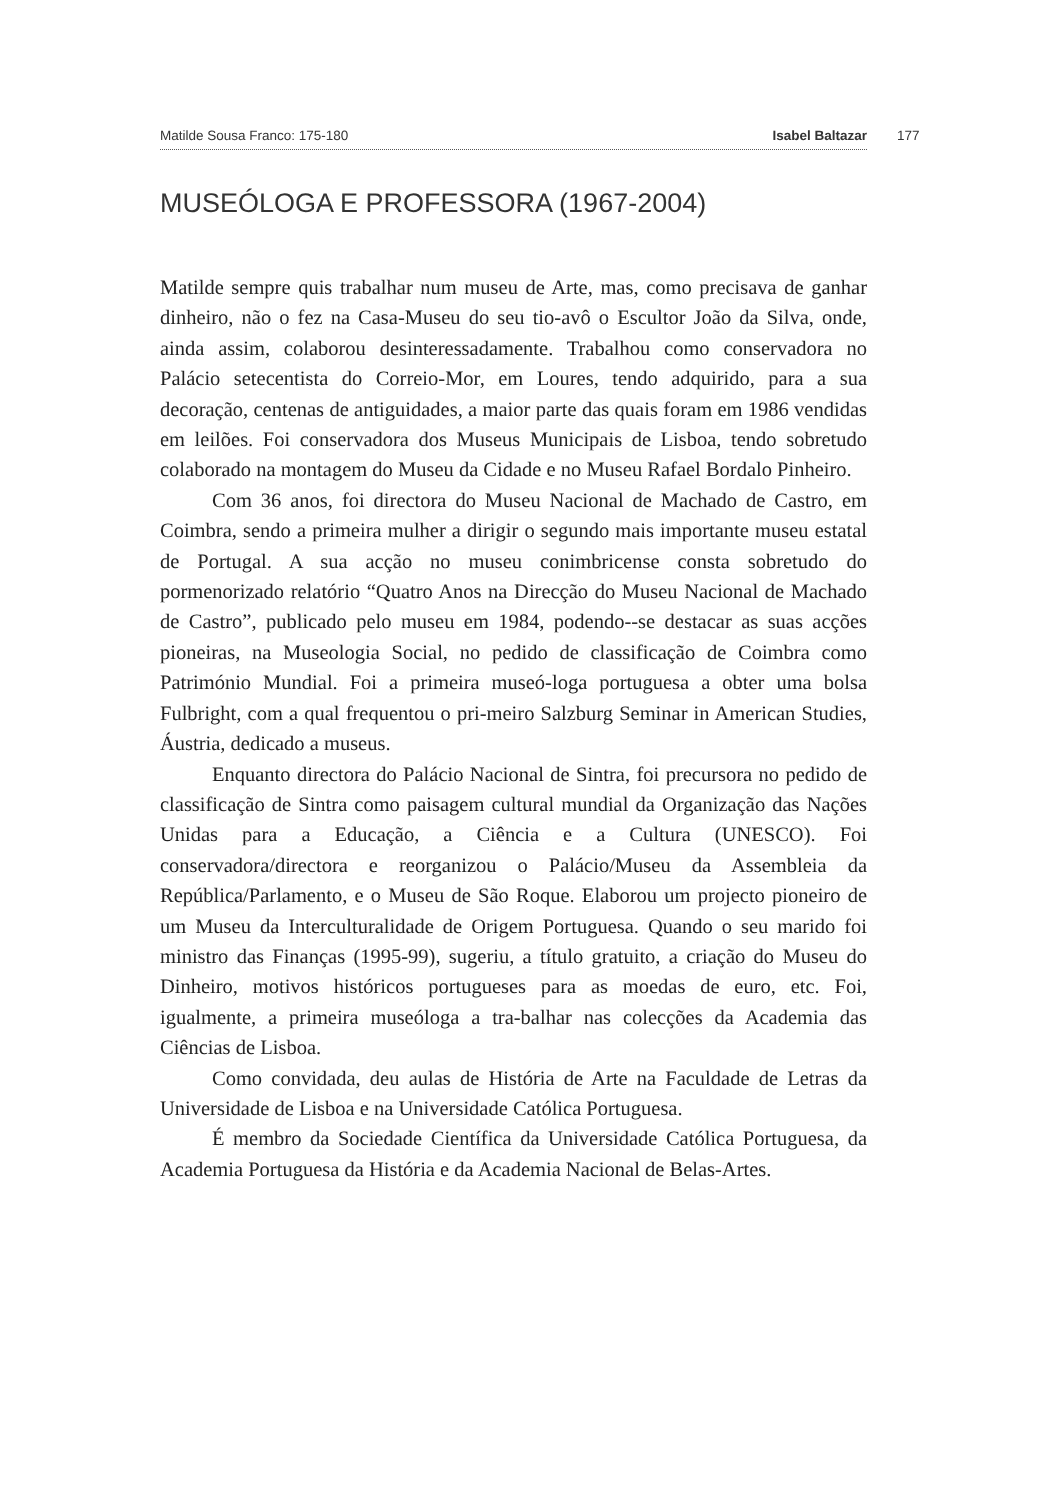Matilde Sousa Franco: 175-180 Isabel Baltazar 177
MUSEÓLOGA E PROFESSORA (1967-2004)
Matilde sempre quis trabalhar num museu de Arte, mas, como precisava de ganhar dinheiro, não o fez na Casa-Museu do seu tio-avô o Escultor João da Silva, onde, ainda assim, colaborou desinteressadamente. Trabalhou como conservadora no Palácio setecentista do Correio-Mor, em Loures, tendo adquirido, para a sua decoração, centenas de antiguidades, a maior parte das quais foram em 1986 vendidas em leilões. Foi conservadora dos Museus Municipais de Lisboa, tendo sobretudo colaborado na montagem do Museu da Cidade e no Museu Rafael Bordalo Pinheiro.
Com 36 anos, foi directora do Museu Nacional de Machado de Castro, em Coimbra, sendo a primeira mulher a dirigir o segundo mais importante museu estatal de Portugal. A sua acção no museu conimbricense consta sobretudo do pormenorizado relatório “Quatro Anos na Direcção do Museu Nacional de Machado de Castro”, publicado pelo museu em 1984, podendo--se destacar as suas acções pioneiras, na Museologia Social, no pedido de classificação de Coimbra como Património Mundial. Foi a primeira museó-loga portuguesa a obter uma bolsa Fulbright, com a qual frequentou o pri-meiro Salzburg Seminar in American Studies, Áustria, dedicado a museus.
Enquanto directora do Palácio Nacional de Sintra, foi precursora no pedido de classificação de Sintra como paisagem cultural mundial da Organização das Nações Unidas para a Educação, a Ciência e a Cultura (UNESCO). Foi conservadora/directora e reorganizou o Palácio/Museu da Assembleia da República/Parlamento, e o Museu de São Roque. Elaborou um projecto pioneiro de um Museu da Interculturalidade de Origem Portuguesa. Quando o seu marido foi ministro das Finanças (1995-99), sugeriu, a título gratuito, a criação do Museu do Dinheiro, motivos históricos portugueses para as moedas de euro, etc. Foi, igualmente, a primeira museóloga a tra-balhar nas colecções da Academia das Ciências de Lisboa.
Como convidada, deu aulas de História de Arte na Faculdade de Letras da Universidade de Lisboa e na Universidade Católica Portuguesa.
É membro da Sociedade Científica da Universidade Católica Portuguesa, da Academia Portuguesa da História e da Academia Nacional de Belas-Artes.